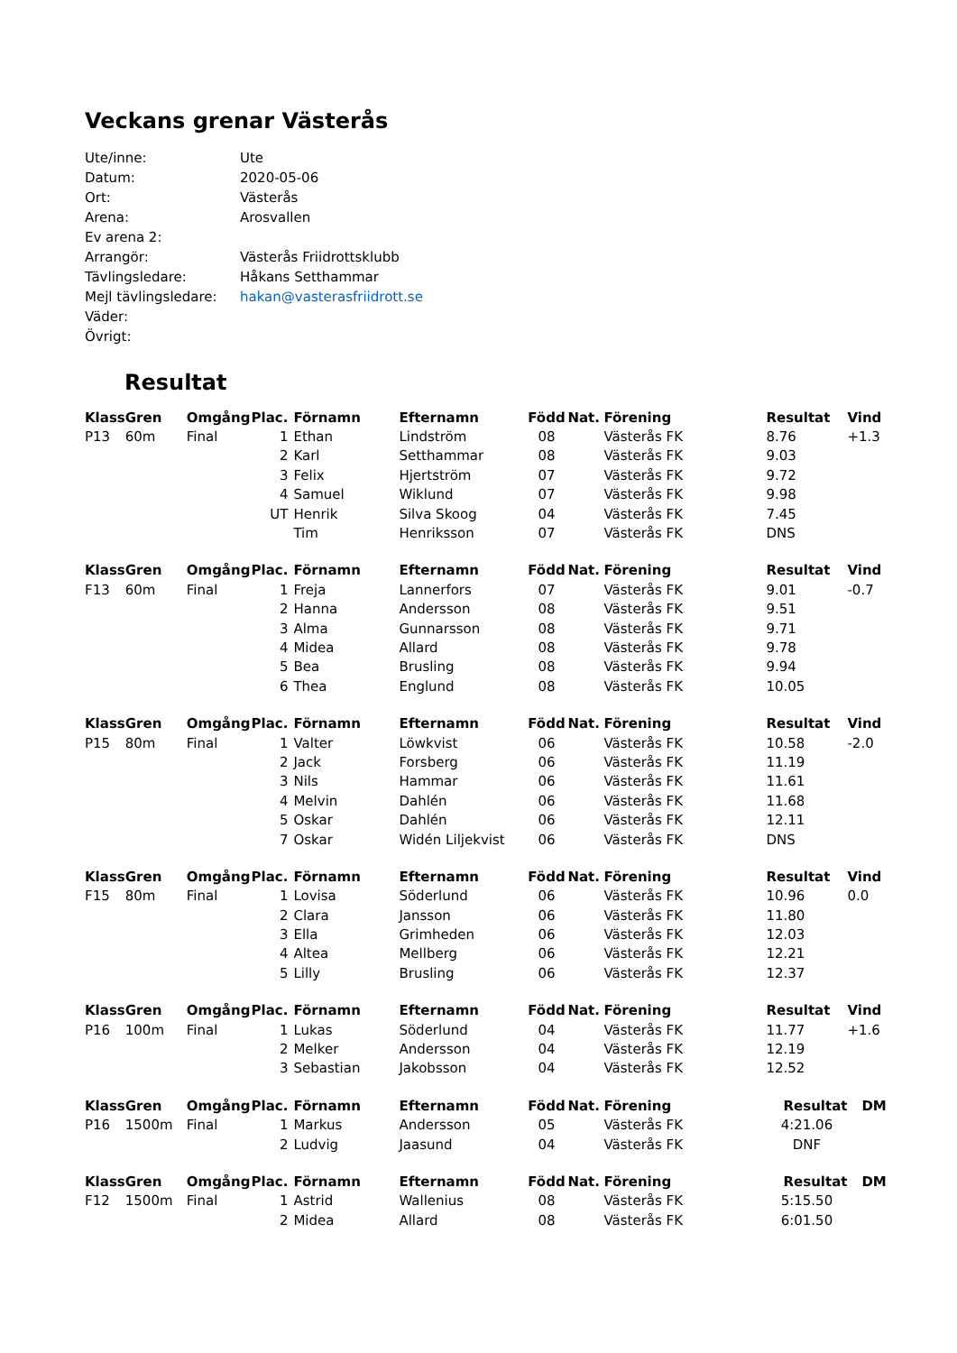Veckans grenar Västerås
| Ute/inne: | Ute |
| Datum: | 2020-05-06 |
| Ort: | Västerås |
| Arena: | Arosvallen |
| Ev arena 2: | |
| Arrangör: | Västerås Friidrottsklubb |
| Tävlingsledare: | Håkans Setthammar |
| Mejl tävlingsledare: | hakan@vasterasfriidrott.se |
| Väder: | |
| Övrigt: | |
Resultat
| Klass | Gren | Omgång | Plac. | Förnamn | Efternamn | Född | Nat. | Förening | Resultat | Vind |
| --- | --- | --- | --- | --- | --- | --- | --- | --- | --- | --- |
| P13 | 60m | Final | 1 | Ethan | Lindström | 08 | | Västerås FK | 8.76 | +1.3 |
| | | | 2 | Karl | Setthammar | 08 | | Västerås FK | 9.03 | |
| | | | 3 | Felix | Hjertström | 07 | | Västerås FK | 9.72 | |
| | | | 4 | Samuel | Wiklund | 07 | | Västerås FK | 9.98 | |
| | | | UT | Henrik | Silva Skoog | 04 | | Västerås FK | 7.45 | |
| | | | | Tim | Henriksson | 07 | | Västerås FK | DNS | |
| Klass | Gren | Omgång | Plac. | Förnamn | Efternamn | Född | Nat. | Förening | Resultat | Vind |
| --- | --- | --- | --- | --- | --- | --- | --- | --- | --- | --- |
| F13 | 60m | Final | 1 | Freja | Lannerfors | 07 | | Västerås FK | 9.01 | -0.7 |
| | | | 2 | Hanna | Andersson | 08 | | Västerås FK | 9.51 | |
| | | | 3 | Alma | Gunnarsson | 08 | | Västerås FK | 9.71 | |
| | | | 4 | Midea | Allard | 08 | | Västerås FK | 9.78 | |
| | | | 5 | Bea | Brusling | 08 | | Västerås FK | 9.94 | |
| | | | 6 | Thea | Englund | 08 | | Västerås FK | 10.05 | |
| Klass | Gren | Omgång | Plac. | Förnamn | Efternamn | Född | Nat. | Förening | Resultat | Vind |
| --- | --- | --- | --- | --- | --- | --- | --- | --- | --- | --- |
| P15 | 80m | Final | 1 | Valter | Löwkvist | 06 | | Västerås FK | 10.58 | -2.0 |
| | | | 2 | Jack | Forsberg | 06 | | Västerås FK | 11.19 | |
| | | | 3 | Nils | Hammar | 06 | | Västerås FK | 11.61 | |
| | | | 4 | Melvin | Dahlén | 06 | | Västerås FK | 11.68 | |
| | | | 5 | Oskar | Dahlén | 06 | | Västerås FK | 12.11 | |
| | | | 7 | Oskar | Widén Liljekvist | 06 | | Västerås FK | DNS | |
| Klass | Gren | Omgång | Plac. | Förnamn | Efternamn | Född | Nat. | Förening | Resultat | Vind |
| --- | --- | --- | --- | --- | --- | --- | --- | --- | --- | --- |
| F15 | 80m | Final | 1 | Lovisa | Söderlund | 06 | | Västerås FK | 10.96 | 0.0 |
| | | | 2 | Clara | Jansson | 06 | | Västerås FK | 11.80 | |
| | | | 3 | Ella | Grimheden | 06 | | Västerås FK | 12.03 | |
| | | | 4 | Altea | Mellberg | 06 | | Västerås FK | 12.21 | |
| | | | 5 | Lilly | Brusling | 06 | | Västerås FK | 12.37 | |
| Klass | Gren | Omgång | Plac. | Förnamn | Efternamn | Född | Nat. | Förening | Resultat | Vind |
| --- | --- | --- | --- | --- | --- | --- | --- | --- | --- | --- |
| P16 | 100m | Final | 1 | Lukas | Söderlund | 04 | | Västerås FK | 11.77 | +1.6 |
| | | | 2 | Melker | Andersson | 04 | | Västerås FK | 12.19 | |
| | | | 3 | Sebastian | Jakobsson | 04 | | Västerås FK | 12.52 | |
| Klass | Gren | Omgång | Plac. | Förnamn | Efternamn | Född | Nat. | Förening | Resultat | DM |
| --- | --- | --- | --- | --- | --- | --- | --- | --- | --- | --- |
| P16 | 1500m | Final | 1 | Markus | Andersson | 05 | | Västerås FK | 4:21.06 | |
| | | | 2 | Ludvig | Jaasund | 04 | | Västerås FK | DNF | |
| Klass | Gren | Omgång | Plac. | Förnamn | Efternamn | Född | Nat. | Förening | Resultat | DM |
| --- | --- | --- | --- | --- | --- | --- | --- | --- | --- | --- |
| F12 | 1500m | Final | 1 | Astrid | Wallenius | 08 | | Västerås FK | 5:15.50 | |
| | | | 2 | Midea | Allard | 08 | | Västerås FK | 6:01.50 | |